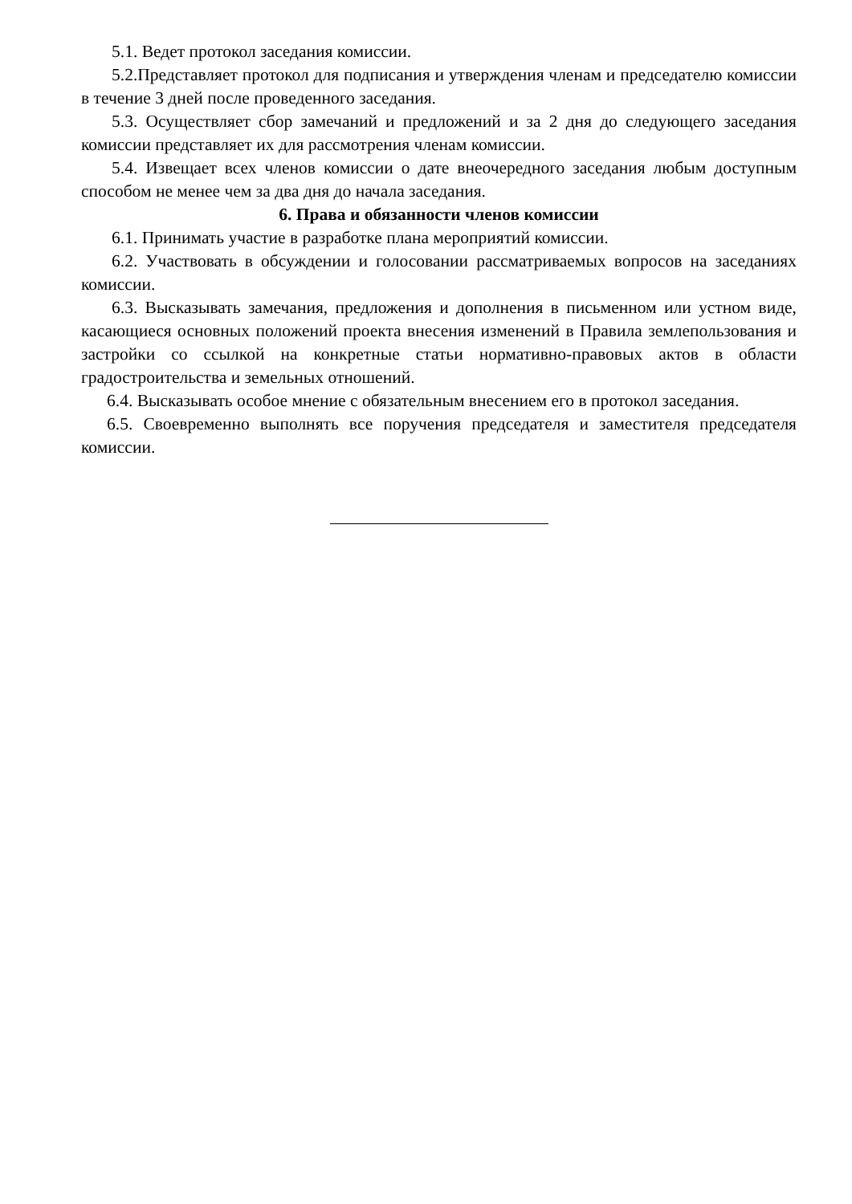5.1. Ведет протокол заседания комиссии.
5.2.Представляет протокол для подписания и утверждения членам и председателю комиссии в течение 3 дней после проведенного заседания.
5.3. Осуществляет сбор замечаний и предложений и за 2 дня до следующего заседания комиссии представляет их для рассмотрения членам комиссии.
5.4. Извещает всех членов комиссии о дате внеочередного заседания любым доступным способом не менее чем за два дня до начала заседания.
6. Права и обязанности членов комиссии
6.1. Принимать участие в разработке плана мероприятий комиссии.
6.2. Участвовать в обсуждении и голосовании рассматриваемых вопросов на заседаниях комиссии.
6.3. Высказывать замечания, предложения и дополнения в письменном или устном виде, касающиеся основных положений проекта внесения изменений в Правила землепользования и застройки со ссылкой на конкретные статьи нормативно-правовых актов в области градостроительства и земельных отношений.
6.4. Высказывать особое мнение с обязательным внесением его в протокол заседания.
6.5. Своевременно выполнять все поручения председателя и заместителя председателя комиссии.